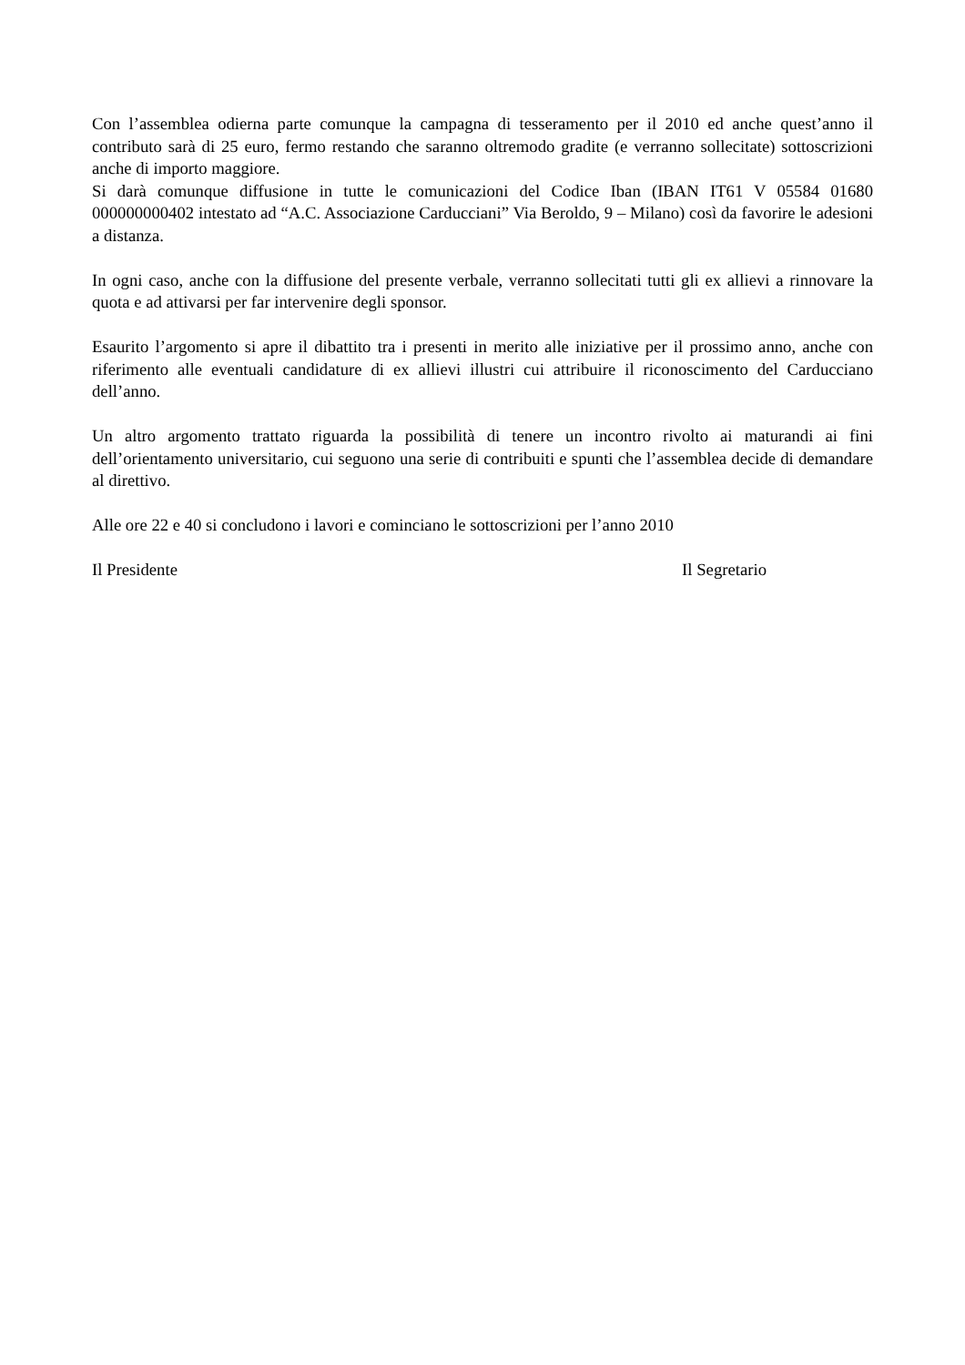Con l’assemblea odierna parte comunque la campagna di tesseramento per il 2010 ed anche quest’anno il contributo sarà di 25 euro, fermo restando che saranno oltremodo gradite (e verranno sollecitate) sottoscrizioni anche di importo maggiore.
Si darà comunque diffusione in tutte le comunicazioni del Codice Iban (IBAN IT61 V 05584 01680 000000000402 intestato ad “A.C. Associazione Carducciani” Via Beroldo, 9 – Milano) così da favorire le adesioni a distanza.
In ogni caso, anche con la diffusione del presente verbale, verranno sollecitati tutti gli ex allievi a rinnovare la quota e ad attivarsi per far intervenire degli sponsor.
Esaurito l’argomento si apre il dibattito tra i presenti in merito alle iniziative per il prossimo anno, anche con riferimento alle eventuali candidature di ex allievi illustri cui attribuire il riconoscimento del Carducciano dell’anno.
Un altro argomento trattato riguarda la possibilità di tenere un incontro rivolto ai maturandi ai fini dell’orientamento universitario, cui seguono una serie di contribuiti e spunti che l’assemblea decide di demandare al direttivo.
Alle ore 22 e 40 si concludono i lavori e cominciano le sottoscrizioni per l’anno 2010
Il Presidente Il Segretario